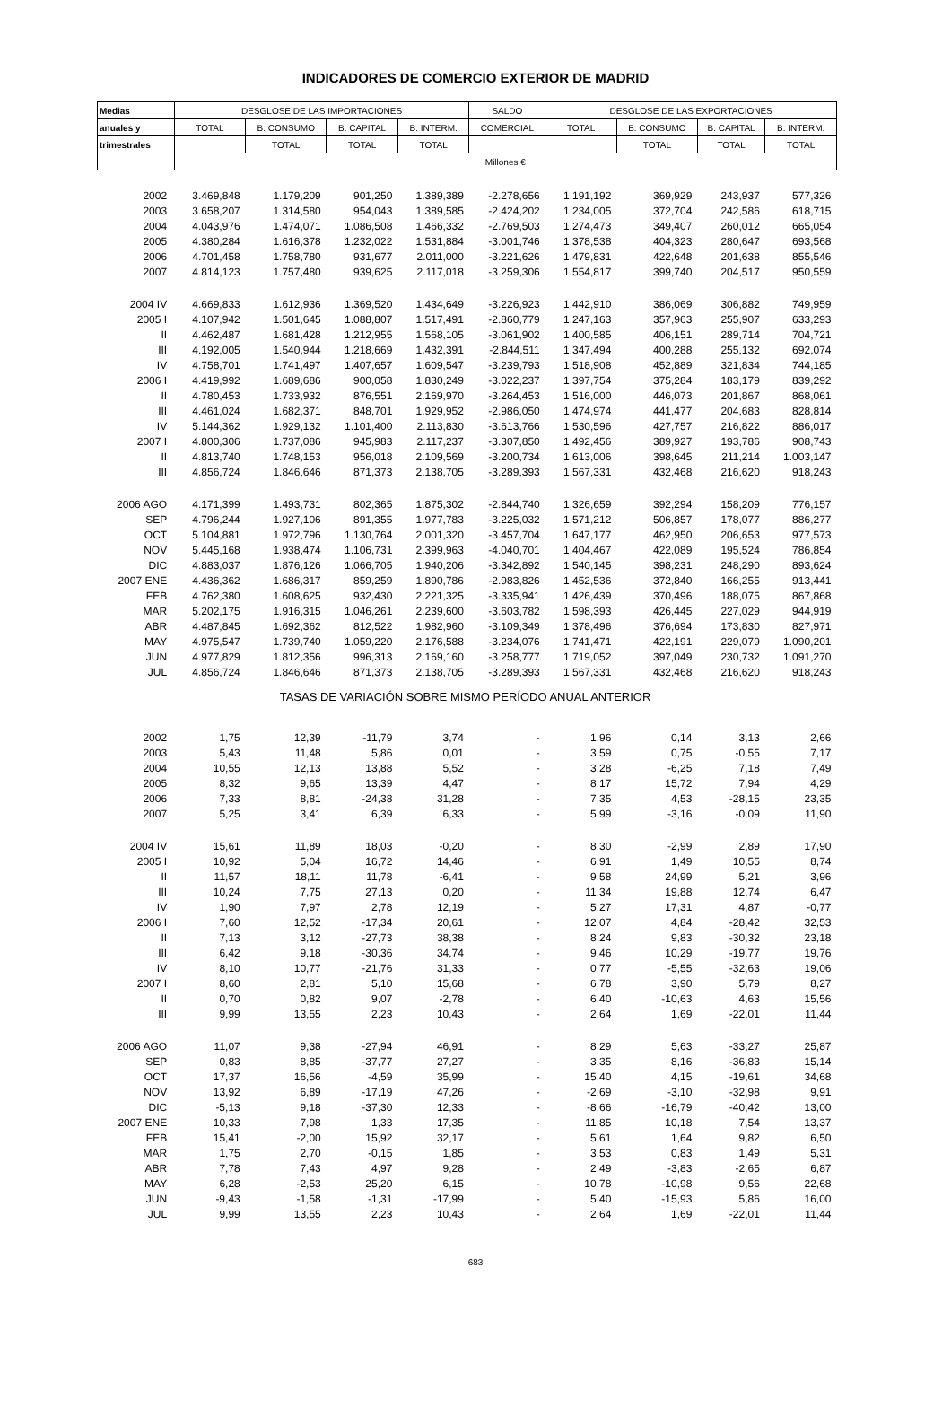INDICADORES DE COMERCIO EXTERIOR DE MADRID
| Medias | DESGLOSE DE LAS IMPORTACIONES | | | | SALDO | DESGLOSE DE LAS EXPORTACIONES | | | |
| --- | --- | --- | --- | --- | --- | --- | --- | --- | --- |
| anuales y | TOTAL | B. CONSUMO | B. CAPITAL | B. INTERM. | COMERCIAL | TOTAL | B. CONSUMO | B. CAPITAL | B. INTERM. |
| trimestrales | | TOTAL | TOTAL | TOTAL | | | TOTAL | TOTAL | TOTAL |
| | Millones € | | | | | | | | |
| 2002 | 3.469,848 | 1.179,209 | 901,250 | 1.389,389 | -2.278,656 | 1.191,192 | 369,929 | 243,937 | 577,326 |
| 2003 | 3.658,207 | 1.314,580 | 954,043 | 1.389,585 | -2.424,202 | 1.234,005 | 372,704 | 242,586 | 618,715 |
| 2004 | 4.043,976 | 1.474,071 | 1.086,508 | 1.466,332 | -2.769,503 | 1.274,473 | 349,407 | 260,012 | 665,054 |
| 2005 | 4.380,284 | 1.616,378 | 1.232,022 | 1.531,884 | -3.001,746 | 1.378,538 | 404,323 | 280,647 | 693,568 |
| 2006 | 4.701,458 | 1.758,780 | 931,677 | 2.011,000 | -3.221,626 | 1.479,831 | 422,648 | 201,638 | 855,546 |
| 2007 | 4.814,123 | 1.757,480 | 939,625 | 2.117,018 | -3.259,306 | 1.554,817 | 399,740 | 204,517 | 950,559 |
| 2004 IV | 4.669,833 | 1.612,936 | 1.369,520 | 1.434,649 | -3.226,923 | 1.442,910 | 386,069 | 306,882 | 749,959 |
| 2005 I | 4.107,942 | 1.501,645 | 1.088,807 | 1.517,491 | -2.860,779 | 1.247,163 | 357,963 | 255,907 | 633,293 |
| II | 4.462,487 | 1.681,428 | 1.212,955 | 1.568,105 | -3.061,902 | 1.400,585 | 406,151 | 289,714 | 704,721 |
| III | 4.192,005 | 1.540,944 | 1.218,669 | 1.432,391 | -2.844,511 | 1.347,494 | 400,288 | 255,132 | 692,074 |
| IV | 4.758,701 | 1.741,497 | 1.407,657 | 1.609,547 | -3.239,793 | 1.518,908 | 452,889 | 321,834 | 744,185 |
| 2006 I | 4.419,992 | 1.689,686 | 900,058 | 1.830,249 | -3.022,237 | 1.397,754 | 375,284 | 183,179 | 839,292 |
| II | 4.780,453 | 1.733,932 | 876,551 | 2.169,970 | -3.264,453 | 1.516,000 | 446,073 | 201,867 | 868,061 |
| III | 4.461,024 | 1.682,371 | 848,701 | 1.929,952 | -2.986,050 | 1.474,974 | 441,477 | 204,683 | 828,814 |
| IV | 5.144,362 | 1.929,132 | 1.101,400 | 2.113,830 | -3.613,766 | 1.530,596 | 427,757 | 216,822 | 886,017 |
| 2007 I | 4.800,306 | 1.737,086 | 945,983 | 2.117,237 | -3.307,850 | 1.492,456 | 389,927 | 193,786 | 908,743 |
| II | 4.813,740 | 1.748,153 | 956,018 | 2.109,569 | -3.200,734 | 1.613,006 | 398,645 | 211,214 | 1.003,147 |
| III | 4.856,724 | 1.846,646 | 871,373 | 2.138,705 | -3.289,393 | 1.567,331 | 432,468 | 216,620 | 918,243 |
| 2006 AGO | 4.171,399 | 1.493,731 | 802,365 | 1.875,302 | -2.844,740 | 1.326,659 | 392,294 | 158,209 | 776,157 |
| SEP | 4.796,244 | 1.927,106 | 891,355 | 1.977,783 | -3.225,032 | 1.571,212 | 506,857 | 178,077 | 886,277 |
| OCT | 5.104,881 | 1.972,796 | 1.130,764 | 2.001,320 | -3.457,704 | 1.647,177 | 462,950 | 206,653 | 977,573 |
| NOV | 5.445,168 | 1.938,474 | 1.106,731 | 2.399,963 | -4.040,701 | 1.404,467 | 422,089 | 195,524 | 786,854 |
| DIC | 4.883,037 | 1.876,126 | 1.066,705 | 1.940,206 | -3.342,892 | 1.540,145 | 398,231 | 248,290 | 893,624 |
| 2007 ENE | 4.436,362 | 1.686,317 | 859,259 | 1.890,786 | -2.983,826 | 1.452,536 | 372,840 | 166,255 | 913,441 |
| FEB | 4.762,380 | 1.608,625 | 932,430 | 2.221,325 | -3.335,941 | 1.426,439 | 370,496 | 188,075 | 867,868 |
| MAR | 5.202,175 | 1.916,315 | 1.046,261 | 2.239,600 | -3.603,782 | 1.598,393 | 426,445 | 227,029 | 944,919 |
| ABR | 4.487,845 | 1.692,362 | 812,522 | 1.982,960 | -3.109,349 | 1.378,496 | 376,694 | 173,830 | 827,971 |
| MAY | 4.975,547 | 1.739,740 | 1.059,220 | 2.176,588 | -3.234,076 | 1.741,471 | 422,191 | 229,079 | 1.090,201 |
| JUN | 4.977,829 | 1.812,356 | 996,313 | 2.169,160 | -3.258,777 | 1.719,052 | 397,049 | 230,732 | 1.091,270 |
| JUL | 4.856,724 | 1.846,646 | 871,373 | 2.138,705 | -3.289,393 | 1.567,331 | 432,468 | 216,620 | 918,243 |
| TASAS DE VARIACIÓN SOBRE MISMO PERÍODO ANUAL ANTERIOR | | | | | | | | | |
| 2002 | 1,75 | 12,39 | -11,79 | 3,74 | - | 1,96 | 0,14 | 3,13 | 2,66 |
| 2003 | 5,43 | 11,48 | 5,86 | 0,01 | - | 3,59 | 0,75 | -0,55 | 7,17 |
| 2004 | 10,55 | 12,13 | 13,88 | 5,52 | - | 3,28 | -6,25 | 7,18 | 7,49 |
| 2005 | 8,32 | 9,65 | 13,39 | 4,47 | - | 8,17 | 15,72 | 7,94 | 4,29 |
| 2006 | 7,33 | 8,81 | -24,38 | 31,28 | - | 7,35 | 4,53 | -28,15 | 23,35 |
| 2007 | 5,25 | 3,41 | 6,39 | 6,33 | - | 5,99 | -3,16 | -0,09 | 11,90 |
| 2004 IV | 15,61 | 11,89 | 18,03 | -0,20 | - | 8,30 | -2,99 | 2,89 | 17,90 |
| 2005 I | 10,92 | 5,04 | 16,72 | 14,46 | - | 6,91 | 1,49 | 10,55 | 8,74 |
| II | 11,57 | 18,11 | 11,78 | -6,41 | - | 9,58 | 24,99 | 5,21 | 3,96 |
| III | 10,24 | 7,75 | 27,13 | 0,20 | - | 11,34 | 19,88 | 12,74 | 6,47 |
| IV | 1,90 | 7,97 | 2,78 | 12,19 | - | 5,27 | 17,31 | 4,87 | -0,77 |
| 2006 I | 7,60 | 12,52 | -17,34 | 20,61 | - | 12,07 | 4,84 | -28,42 | 32,53 |
| II | 7,13 | 3,12 | -27,73 | 38,38 | - | 8,24 | 9,83 | -30,32 | 23,18 |
| III | 6,42 | 9,18 | -30,36 | 34,74 | - | 9,46 | 10,29 | -19,77 | 19,76 |
| IV | 8,10 | 10,77 | -21,76 | 31,33 | - | 0,77 | -5,55 | -32,63 | 19,06 |
| 2007 I | 8,60 | 2,81 | 5,10 | 15,68 | - | 6,78 | 3,90 | 5,79 | 8,27 |
| II | 0,70 | 0,82 | 9,07 | -2,78 | - | 6,40 | -10,63 | 4,63 | 15,56 |
| III | 9,99 | 13,55 | 2,23 | 10,43 | - | 2,64 | 1,69 | -22,01 | 11,44 |
| 2006 AGO | 11,07 | 9,38 | -27,94 | 46,91 | - | 8,29 | 5,63 | -33,27 | 25,87 |
| SEP | 0,83 | 8,85 | -37,77 | 27,27 | - | 3,35 | 8,16 | -36,83 | 15,14 |
| OCT | 17,37 | 16,56 | -4,59 | 35,99 | - | 15,40 | 4,15 | -19,61 | 34,68 |
| NOV | 13,92 | 6,89 | -17,19 | 47,26 | - | -2,69 | -3,10 | -32,98 | 9,91 |
| DIC | -5,13 | 9,18 | -37,30 | 12,33 | - | -8,66 | -16,79 | -40,42 | 13,00 |
| 2007 ENE | 10,33 | 7,98 | 1,33 | 17,35 | - | 11,85 | 10,18 | 7,54 | 13,37 |
| FEB | 15,41 | -2,00 | 15,92 | 32,17 | - | 5,61 | 1,64 | 9,82 | 6,50 |
| MAR | 1,75 | 2,70 | -0,15 | 1,85 | - | 3,53 | 0,83 | 1,49 | 5,31 |
| ABR | 7,78 | 7,43 | 4,97 | 9,28 | - | 2,49 | -3,83 | -2,65 | 6,87 |
| MAY | 6,28 | -2,53 | 25,20 | 6,15 | - | 10,78 | -10,98 | 9,56 | 22,68 |
| JUN | -9,43 | -1,58 | -1,31 | -17,99 | - | 5,40 | -15,93 | 5,86 | 16,00 |
| JUL | 9,99 | 13,55 | 2,23 | 10,43 | - | 2,64 | 1,69 | -22,01 | 11,44 |
683